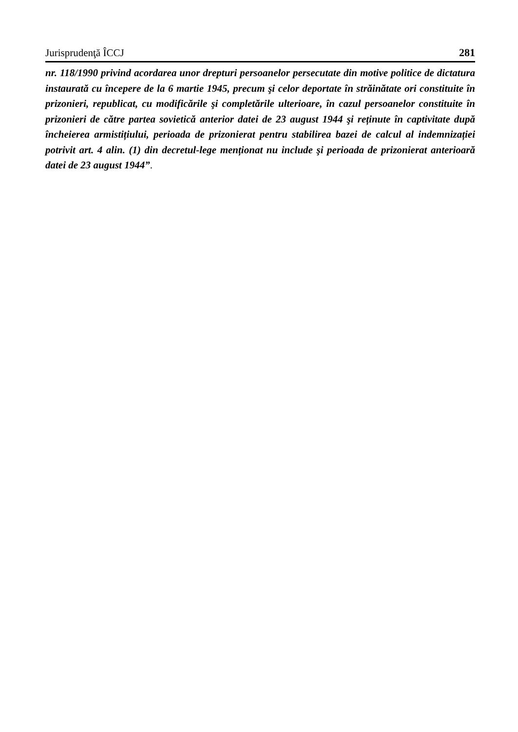Jurisprudenţă ÎCCJ 281
nr. 118/1990 privind acordarea unor drepturi persoanelor persecutate din motive politice de dictatura instaurată cu începere de la 6 martie 1945, precum şi celor deportate în străinătate ori constituite în prizonieri, republicat, cu modificările şi completările ulterioare, în cazul persoanelor constituite în prizonieri de către partea sovietică anterior datei de 23 august 1944 şi reținute în captivitate după încheierea armistițiului, perioada de prizonierat pentru stabilirea bazei de calcul al indemnizației potrivit art. 4 alin. (1) din decretul-lege menționat nu include şi perioada de prizonierat anterioară datei de 23 august 1944”.